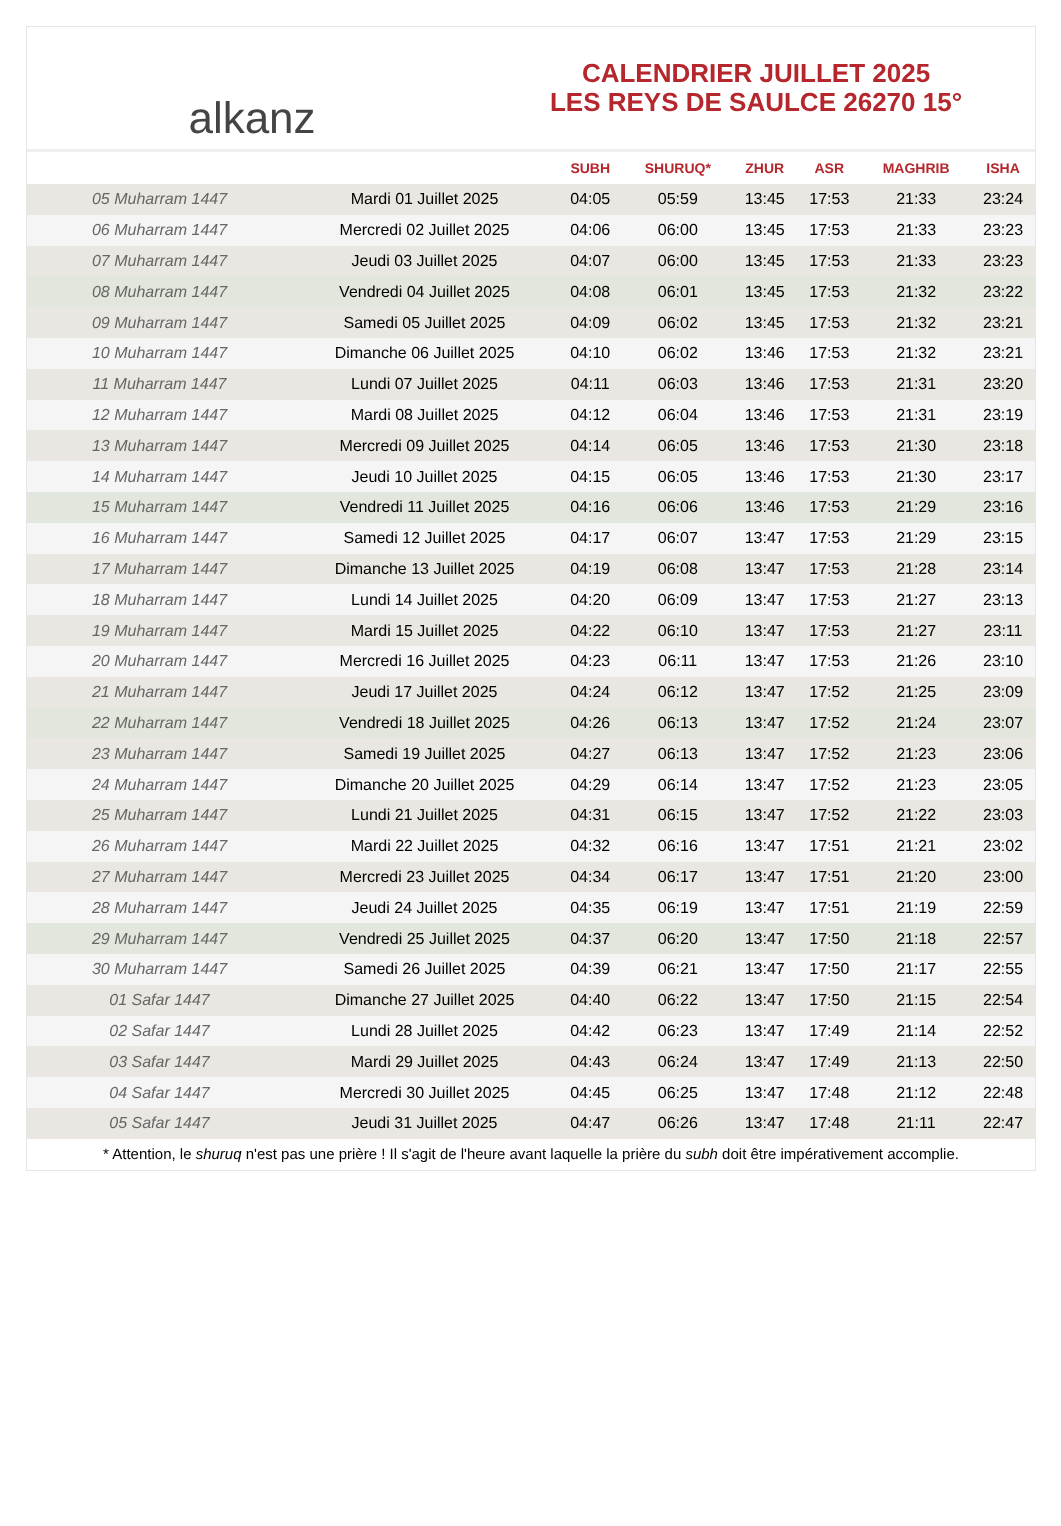alkanz
CALENDRIER JUILLET 2025
LES REYS DE SAULCE 26270 15°
| | | SUBH | SHURUQ* | ZHUR | ASR | MAGHRIB | ISHA |
| --- | --- | --- | --- | --- | --- | --- | --- |
| 05 Muharram 1447 | Mardi 01 Juillet 2025 | 04:05 | 05:59 | 13:45 | 17:53 | 21:33 | 23:24 |
| 06 Muharram 1447 | Mercredi 02 Juillet 2025 | 04:06 | 06:00 | 13:45 | 17:53 | 21:33 | 23:23 |
| 07 Muharram 1447 | Jeudi 03 Juillet 2025 | 04:07 | 06:00 | 13:45 | 17:53 | 21:33 | 23:23 |
| 08 Muharram 1447 | Vendredi 04 Juillet 2025 | 04:08 | 06:01 | 13:45 | 17:53 | 21:32 | 23:22 |
| 09 Muharram 1447 | Samedi 05 Juillet 2025 | 04:09 | 06:02 | 13:45 | 17:53 | 21:32 | 23:21 |
| 10 Muharram 1447 | Dimanche 06 Juillet 2025 | 04:10 | 06:02 | 13:46 | 17:53 | 21:32 | 23:21 |
| 11 Muharram 1447 | Lundi 07 Juillet 2025 | 04:11 | 06:03 | 13:46 | 17:53 | 21:31 | 23:20 |
| 12 Muharram 1447 | Mardi 08 Juillet 2025 | 04:12 | 06:04 | 13:46 | 17:53 | 21:31 | 23:19 |
| 13 Muharram 1447 | Mercredi 09 Juillet 2025 | 04:14 | 06:05 | 13:46 | 17:53 | 21:30 | 23:18 |
| 14 Muharram 1447 | Jeudi 10 Juillet 2025 | 04:15 | 06:05 | 13:46 | 17:53 | 21:30 | 23:17 |
| 15 Muharram 1447 | Vendredi 11 Juillet 2025 | 04:16 | 06:06 | 13:46 | 17:53 | 21:29 | 23:16 |
| 16 Muharram 1447 | Samedi 12 Juillet 2025 | 04:17 | 06:07 | 13:47 | 17:53 | 21:29 | 23:15 |
| 17 Muharram 1447 | Dimanche 13 Juillet 2025 | 04:19 | 06:08 | 13:47 | 17:53 | 21:28 | 23:14 |
| 18 Muharram 1447 | Lundi 14 Juillet 2025 | 04:20 | 06:09 | 13:47 | 17:53 | 21:27 | 23:13 |
| 19 Muharram 1447 | Mardi 15 Juillet 2025 | 04:22 | 06:10 | 13:47 | 17:53 | 21:27 | 23:11 |
| 20 Muharram 1447 | Mercredi 16 Juillet 2025 | 04:23 | 06:11 | 13:47 | 17:53 | 21:26 | 23:10 |
| 21 Muharram 1447 | Jeudi 17 Juillet 2025 | 04:24 | 06:12 | 13:47 | 17:52 | 21:25 | 23:09 |
| 22 Muharram 1447 | Vendredi 18 Juillet 2025 | 04:26 | 06:13 | 13:47 | 17:52 | 21:24 | 23:07 |
| 23 Muharram 1447 | Samedi 19 Juillet 2025 | 04:27 | 06:13 | 13:47 | 17:52 | 21:23 | 23:06 |
| 24 Muharram 1447 | Dimanche 20 Juillet 2025 | 04:29 | 06:14 | 13:47 | 17:52 | 21:23 | 23:05 |
| 25 Muharram 1447 | Lundi 21 Juillet 2025 | 04:31 | 06:15 | 13:47 | 17:52 | 21:22 | 23:03 |
| 26 Muharram 1447 | Mardi 22 Juillet 2025 | 04:32 | 06:16 | 13:47 | 17:51 | 21:21 | 23:02 |
| 27 Muharram 1447 | Mercredi 23 Juillet 2025 | 04:34 | 06:17 | 13:47 | 17:51 | 21:20 | 23:00 |
| 28 Muharram 1447 | Jeudi 24 Juillet 2025 | 04:35 | 06:19 | 13:47 | 17:51 | 21:19 | 22:59 |
| 29 Muharram 1447 | Vendredi 25 Juillet 2025 | 04:37 | 06:20 | 13:47 | 17:50 | 21:18 | 22:57 |
| 30 Muharram 1447 | Samedi 26 Juillet 2025 | 04:39 | 06:21 | 13:47 | 17:50 | 21:17 | 22:55 |
| 01 Safar 1447 | Dimanche 27 Juillet 2025 | 04:40 | 06:22 | 13:47 | 17:50 | 21:15 | 22:54 |
| 02 Safar 1447 | Lundi 28 Juillet 2025 | 04:42 | 06:23 | 13:47 | 17:49 | 21:14 | 22:52 |
| 03 Safar 1447 | Mardi 29 Juillet 2025 | 04:43 | 06:24 | 13:47 | 17:49 | 21:13 | 22:50 |
| 04 Safar 1447 | Mercredi 30 Juillet 2025 | 04:45 | 06:25 | 13:47 | 17:48 | 21:12 | 22:48 |
| 05 Safar 1447 | Jeudi 31 Juillet 2025 | 04:47 | 06:26 | 13:47 | 17:48 | 21:11 | 22:47 |
* Attention, le shuruq n'est pas une prière ! Il s'agit de l'heure avant laquelle la prière du subh doit être impérativement accomplie.